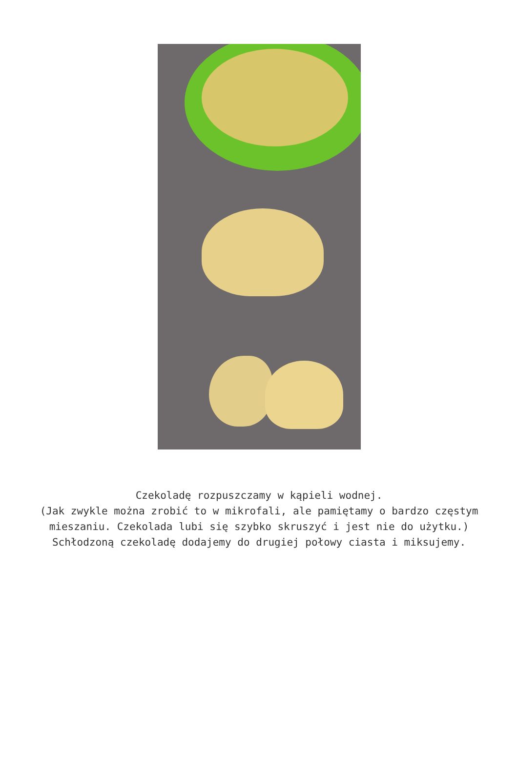Czekoladę rozpuszczamy w kąpieli wodnej.
(Jak zwykle można zrobić to w mikrofali, ale pamiętamy o bardzo częstym mieszaniu. Czekolada lubi się szybko skruszyć i jest nie do użytku.)
Schłodzoną czekoladę dodajemy do drugiej połowy ciasta i miksujemy.